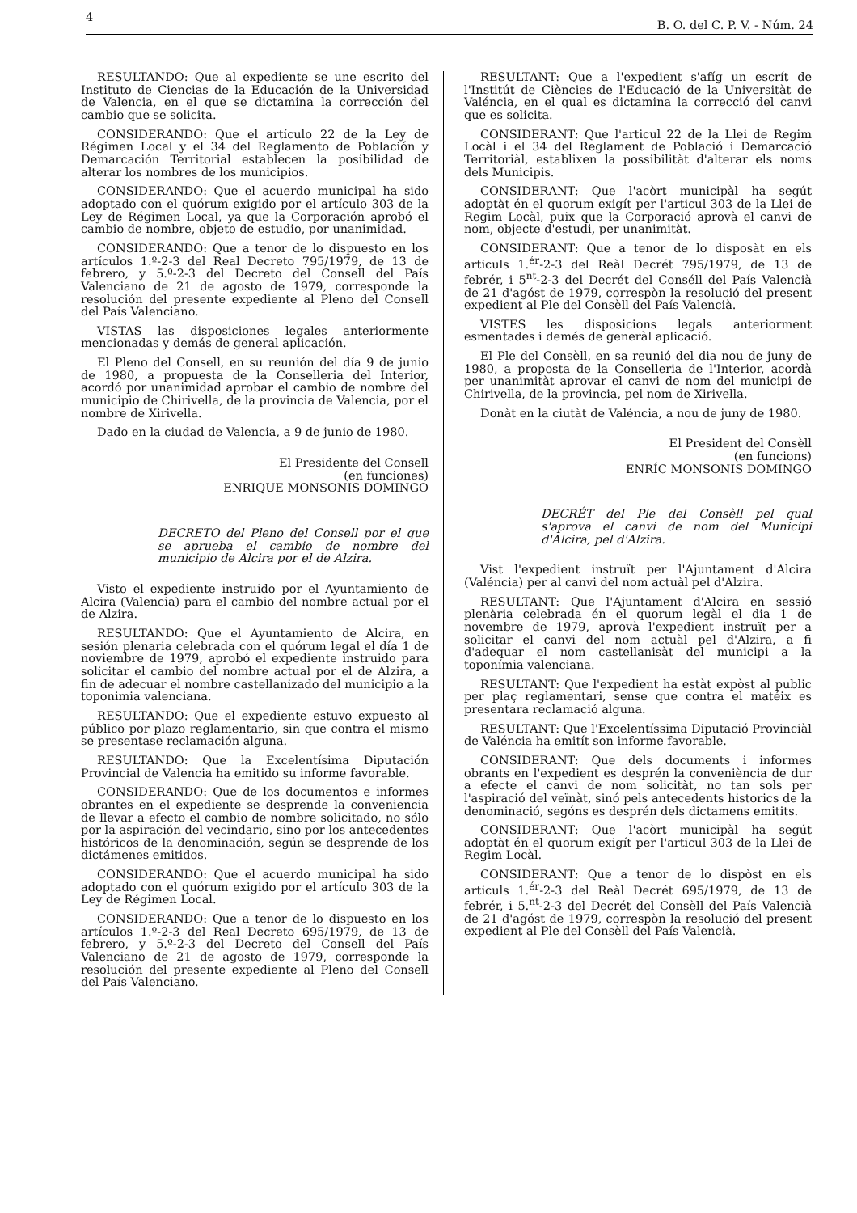4 B. O. del C. P. V. - Núm. 24
RESULTANDO: Que al expediente se une escrito del Instituto de Ciencias de la Educación de la Universidad de Valencia, en el que se dictamina la corrección del cambio que se solicita.
CONSIDERANDO: Que el artículo 22 de la Ley de Régimen Local y el 34 del Reglamento de Población y Demarcación Territorial establecen la posibilidad de alterar los nombres de los municipios.
CONSIDERANDO: Que el acuerdo municipal ha sido adoptado con el quórum exigido por el artículo 303 de la Ley de Régimen Local, ya que la Corporación aprobó el cambio de nombre, objeto de estudio, por unanimidad.
CONSIDERANDO: Que a tenor de lo dispuesto en los artículos 1.º-2-3 del Real Decreto 795/1979, de 13 de febrero, y 5.º-2-3 del Decreto del Consell del País Valenciano de 21 de agosto de 1979, corresponde la resolución del presente expediente al Pleno del Consell del País Valenciano.
VISTAS las disposiciones legales anteriormente mencionadas y demás de general aplicación.
El Pleno del Consell, en su reunión del día 9 de junio de 1980, a propuesta de la Conselleria del Interior, acordó por unanimidad aprobar el cambio de nombre del municipio de Chirivella, de la provincia de Valencia, por el nombre de Xirivella.
Dado en la ciudad de Valencia, a 9 de junio de 1980.
El Presidente del Consell
(en funciones)
ENRIQUE MONSONIS DOMINGO
DECRETO del Pleno del Consell por el que se aprueba el cambio de nombre del municipio de Alcira por el de Alzira.
Visto el expediente instruido por el Ayuntamiento de Alcira (Valencia) para el cambio del nombre actual por el de Alzira.
RESULTANDO: Que el Ayuntamiento de Alcira, en sesión plenaria celebrada con el quórum legal el día 1 de noviembre de 1979, aprobó el expediente instruido para solicitar el cambio del nombre actual por el de Alzira, a fin de adecuar el nombre castellanizado del municipio a la toponimia valenciana.
RESULTANDO: Que el expediente estuvo expuesto al público por plazo reglamentario, sin que contra el mismo se presentase reclamación alguna.
RESULTANDO: Que la Excelentísima Diputación Provincial de Valencia ha emitido su informe favorable.
CONSIDERANDO: Que de los documentos e informes obrantes en el expediente se desprende la conveniencia de llevar a efecto el cambio de nombre solicitado, no sólo por la aspiración del vecindario, sino por los antecedentes históricos de la denominación, según se desprende de los dictámenes emitidos.
CONSIDERANDO: Que el acuerdo municipal ha sido adoptado con el quórum exigido por el artículo 303 de la Ley de Régimen Local.
CONSIDERANDO: Que a tenor de lo dispuesto en los artículos 1.º-2-3 del Real Decreto 695/1979, de 13 de febrero, y 5.º-2-3 del Decreto del Consell del País Valenciano de 21 de agosto de 1979, corresponde la resolución del presente expediente al Pleno del Consell del País Valenciano.
RESULTANT: Que a l'expedient s'afíg un escrít de l'Institút de Ciències de l'Educació de la Universitàt de Valéncia, en el qual es dictamina la correcció del canvi que es solicita.
CONSIDERANT: Que l'articul 22 de la Llei de Regim Locàl i el 34 del Reglament de Població i Demarcació Territoriàl, establixen la possibilitàt d'alterar els noms dels Municipis.
CONSIDERANT: Que l'acòrt municipàl ha segút adoptàt én el quorum exigít per l'articul 303 de la Llei de Regim Locàl, puix que la Corporació aprovà el canvi de nom, objecte d'estudi, per unanimitàt.
CONSIDERANT: Que a tenor de lo disposàt en els articuls 1.<sup>ér</sup>-2-3 del Reàl Decrét 795/1979, de 13 de febrér, i 5<sup>nt</sup>-2-3 del Decrét del Conséll del País Valencià de 21 d'agóst de 1979, correspòn la resolució del present expedient al Ple del Consèll del País Valencià.
VISTES les disposicions legals anteriorment esmentades i demés de generàl aplicació.
El Ple del Consèll, en sa reunió del dia nou de juny de 1980, a proposta de la Conselleria de l'Interior, acordà per unanimitàt aprovar el canvi de nom del municipi de Chirivella, de la provincia, pel nom de Xirivella.
Donàt en la ciutàt de Valéncia, a nou de juny de 1980.
El President del Consèll
(en funcions)
ENRÍC MONSONIS DOMINGO
DECRÉT del Ple del Consèll pel qual s'aprova el canvi de nom del Municipi d'Alcira, pel d'Alzira.
Vist l'expedient instruït per l'Ajuntament d'Alcira (Valéncia) per al canvi del nom actuàl pel d'Alzira.
RESULTANT: Que l'Ajuntament d'Alcira en sessió plenària celebrada én el quorum legàl el dia 1 de novembre de 1979, aprovà l'expedient instruït per a solicitar el canvi del nom actuàl pel d'Alzira, a fi d'adequar el nom castellanisàt del municipi a la toponímia valenciana.
RESULTANT: Que l'expedient ha estàt expòst al public per plaç reglamentari, sense que contra el matéix es presentara reclamació alguna.
RESULTANT: Que l'Excelentíssima Diputació Provinciàl de Valéncia ha emitít son informe favorable.
CONSIDERANT: Que dels documents i informes obrants en l'expedient es desprén la conveniència de dur a efecte el canvi de nom solicitàt, no tan sols per l'aspiració del veïnàt, sinó pels antecedents historics de la denominació, segóns es desprén dels dictamens emitits.
CONSIDERANT: Que l'acòrt municipàl ha segút adoptàt én el quorum exigít per l'articul 303 de la Llei de Regim Locàl.
CONSIDERANT: Que a tenor de lo dispòst en els articuls 1.<sup>ér</sup>-2-3 del Reàl Decrét 695/1979, de 13 de febrér, i 5.<sup>nt</sup>-2-3 del Decrét del Consèll del País Valencià de 21 d'agóst de 1979, correspòn la resolució del present expedient al Ple del Consèll del País Valencià.